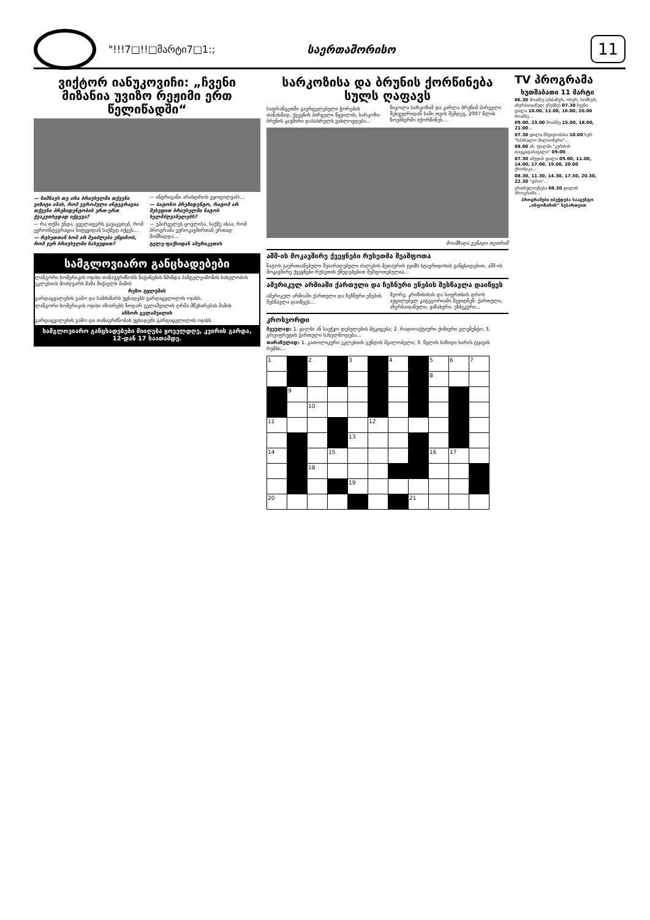"!!!7□!!□მარტი7□1:; საერთაშორისო 11
ვიქტორ იანუკოვიჩი: „ჩვენი მიზანია უვიზო რეჟიმი ერთ წელიწადში“
— ნიშნავს თუ არა ბრიუსელში თქვენი ვიზიტი იმას, რომ ევროპული ინტეგრაცია თქვენი პრეზიდენტობის ერთ-ერთ ქვაკუთხედად იქცევა?
— რა თქმა უნდა. ყველაფერს გავაკეთებ, რომ ევროინტეგრაცია სიტყვიდან საქმედ იქცეს...
— რუსეთთან ხომ არ შეიძლება ეწყინოს, რომ ჯერ ბრიუსელში ჩახვედით?
— ინტრიგანი არასდროს ვყოფილვარ...
— ბატონო პრეზიდენტო, რატომ არ შეხვდით ბრიუსელში ნატოს ხელმძღვანელებს?
— უპირველეს ყოვლისა, საქმე ისაა, რომ პროგრამა ევროკავშირთან ერთად მომზადდა...
ტელე-ფაქსიდან ამერიკეთის
სამგლოვიარო განცხადებები
ლანგორი ხომერიკის ოჯახი თანაუგრძნობს ნატანების წმინდა პანტელეიმონის სახელობის ეკლესიის მოძღვარს მამა მიქაელს მამის
რეზო ტყლუშის
გარდაცვალების გამო და სამძიმარს უცხადებს გარდაცვლილის ოჯახს.
ლანგორი ხომერიკის ოჯახი იზიარებს ნოდარ გელაშვილის ღრმა მწუხარებას მამის
ანზორ გელაშვილის
გარდაცვალების გამო და თანაგრძნობას უცხადებს გარდაცვლილის ოჯახს.
სამგლოვიარო განცხადებები მიიღება ყოველდღე, კვირის გარდა, 12-დან 17 საათამდე.
სარკოზისა და ბრუნის ქორწინება სულს ღაფავს
საფრანგეთში გავრცელებული ჭორების თანახმად, ქვეყნის პირველი წყვილის, სარკოზი-ბრუნის კავშირი დასასრულს უახლოვდება...
ნიკოლა სარკოზიმ და კარლა ბრუნიმ პირველი შეხვედრიდან სამი თვის შემდეგ, 2007 წლის ნოემბერში იქორწინეს...
მოამზადა გენადი თეთრიშ
აშშ-ის მოკავშირე ქვეყნები რუსეთმა შეაშფოთა
ნატოს გაერთიანებული შეიარაღებული ძალების მეთაურის ჯეიმს სტავრიდისის განცხადებით, აშშ-ის მოკავშირე ქვეყნები რუსეთის ქმედებებით შეშფოთებულია...
ამერიკულ არმიაში ქართული და ჩეჩნური ენების შესწავლა დაიწყეს
ამერიკულ არმიაში ქართული და ჩეჩნური ენების შესწავლა დაიწყეს...
მეორე, კრიზისისას და საფრთხის დროს აუცილებელ კატეგორიაში შევიდნენ: ქართული, აზერბაიჯანული, ყაზახური, უზბეკური...
კროსვორდი
შვეულად: 1. ყალბი ან საეჭვო დებულების მტკიცება; 2. რადიოაქტიური ქიმიური ელემენტი; 3. გრეიფრუტის ქართული სახელწოდება...
თარაზულად: 1. კათოლიკური ეკლესიის გუნდის მგალობელი; 3. წყლის საზიდი ხარის ტყავის რუმბი...
| 1 | | 2 | | 3 | | 4 | | 5 | 6 | 7 |
| | | | | | | | | 8 | | |
| | 9 | | | | | | | | | |
| | | 10 | | | | | | | | |
| 11 | | | | | 12 | | | | | |
| | | | | 13 | | | | | | |
| 14 | | | 15 | | | | | 16 | 17 | |
| | | 18 | | | | | | | | |
| | | | | 19 | | | | | | |
| 20 | | | | | | | 21 | | | |
TV პროგრამა
ხუთშაბათი 11 მარტი
06.30 მოამბე (ახბაზურ, ოსურ, სომხურ, აზერბაიჯანულ ენებზე) 07.30 ჩვენი დილა 10.00, 12.00, 16.00, 20.00 მოამბე...
09.00, 23.00 მოამბე 15.00, 18.00, 21.00...
07.30 დილა მშვიდობისა 10.00 სერ. "სპარალო მილიონერი"...
08.00 ან. ფილმი "კერძოს თავგადასავალი" 09.00...
07.30 იმედის დილა 09.00, 11.00, 14.00, 17.00, 19.00, 20.00 ქრონიკა...
08.30, 11.30, 14.30, 17.30, 20.30, 22.30 "დრო"...
ერთსულოვნება 08.30 დილის პროგრამა...
პროგრამები იბეჭდება სააგენტო „ინფოზარის“ ნებართვით